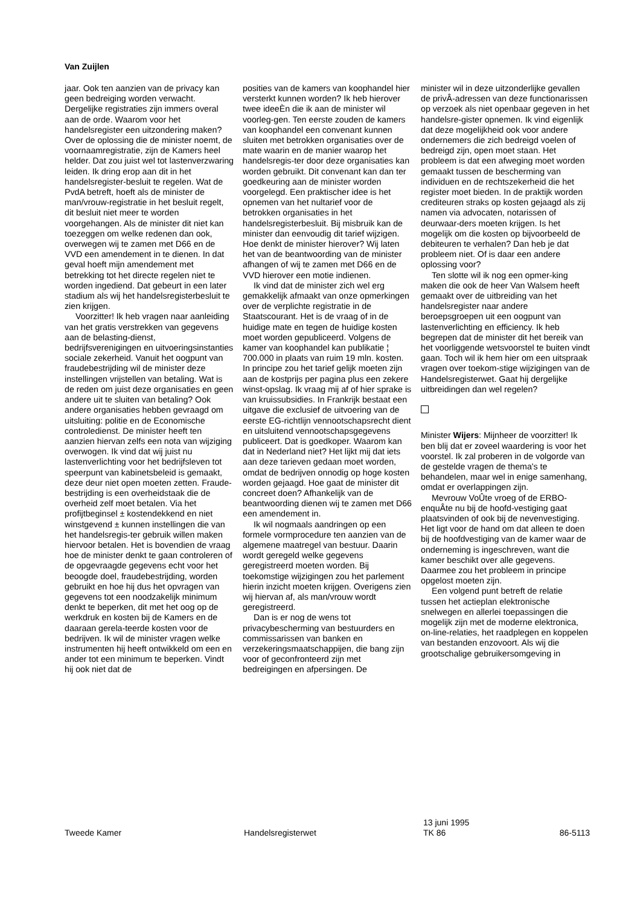Van Zuijlen
jaar. Ook ten aanzien van de privacy kan geen bedreiging worden verwacht. Dergelijke registraties zijn immers overal aan de orde. Waarom voor het handelsregister een uitzondering maken? Over de oplossing die de minister noemt, de voornaamregistratie, zijn de Kamers heel helder. Dat zou juist wel tot lastenverzwaring leiden. Ik dring erop aan dit in het handelsregister-besluit te regelen. Wat de PvdA betreft, hoeft als de minister de man/vrouw-registratie in het besluit regelt, dit besluit niet meer te worden voorgehangen. Als de minister dit niet kan toezeggen om welke redenen dan ook, overwegen wij te zamen met D66 en de VVD een amendement in te dienen. In dat geval hoeft mijn amendement met betrekking tot het directe regelen niet te worden ingediend. Dat gebeurt in een later stadium als wij het handelsregisterbesluit te zien krijgen.
Voorzitter! Ik heb vragen naar aanleiding van het gratis verstrekken van gegevens aan de belasting-dienst, bedrijfsverenigingen en uitvoeringsinstanties sociale zekerheid. Vanuit het oogpunt van fraudebestrijding wil de minister deze instellingen vrijstellen van betaling. Wat is de reden om juist deze organisaties en geen andere uit te sluiten van betaling? Ook andere organisaties hebben gevraagd om uitsluiting: politie en de Economische controledienst. De minister heeft ten aanzien hiervan zelfs een nota van wijziging overwogen. Ik vind dat wij juist nu lastenverlichting voor het bedrijfsleven tot speerpunt van kabinetsbeleid is gemaakt, deze deur niet open moeten zetten. Fraude-bestrijding is een overheidstaak die de overheid zelf moet betalen. Via het profijtbeginsel ± kostendekkend en niet winstgevend ± kunnen instellingen die van het handelsregis-ter gebruik willen maken hiervoor betalen. Het is bovendien de vraag hoe de minister denkt te gaan controleren of de opgevraagde gegevens echt voor het beoogde doel, fraudebestrijding, worden gebruikt en hoe hij dus het opvragen van gegevens tot een noodzakelijk minimum denkt te beperken, dit met het oog op de werkdruk en kosten bij de Kamers en de daaraan gerela-teerde kosten voor de bedrijven. Ik wil de minister vragen welke instrumenten hij heeft ontwikkeld om een en ander tot een minimum te beperken. Vindt hij ook niet dat de
posities van de kamers van koophandel hier versterkt kunnen worden? Ik heb hierover twee ideeÈn die ik aan de minister wil voorleg-gen. Ten eerste zouden de kamers van koophandel een convenant kunnen sluiten met betrokken organisaties over de mate waarin en de manier waarop het handelsregis-ter door deze organisaties kan worden gebruikt. Dit convenant kan dan ter goedkeuring aan de minister worden voorgelegd. Een praktischer idee is het opnemen van het nultarief voor de betrokken organisaties in het handelsregisterbesluit. Bij misbruik kan de minister dan eenvoudig dit tarief wijzigen. Hoe denkt de minister hierover? Wij laten het van de beantwoording van de minister afhangen of wij te zamen met D66 en de VVD hierover een motie indienen.
Ik vind dat de minister zich wel erg gemakkelijk afmaakt van onze opmerkingen over de verplichte registratie in de Staatscourant. Het is de vraag of in de huidige mate en tegen de huidige kosten moet worden gepubliceerd. Volgens de kamer van koophandel kan publikatie ¦ 700.000 in plaats van ruim 19 mln. kosten. In principe zou het tarief gelijk moeten zijn aan de kostprijs per pagina plus een zekere winst-opslag. Ik vraag mij af of hier sprake is van kruissubsidies. In Frankrijk bestaat een uitgave die exclusief de uitvoering van de eerste EG-richtlijn vennootschapsrecht dient en uitsluitend vennootschapsgegevens publiceert. Dat is goedkoper. Waarom kan dat in Nederland niet? Het lijkt mij dat iets aan deze tarieven gedaan moet worden, omdat de bedrijven onnodig op hoge kosten worden gejaagd. Hoe gaat de minister dit concreet doen? Afhankelijk van de beantwoording dienen wij te zamen met D66 een amendement in.
Ik wil nogmaals aandringen op een formele vormprocedure ten aanzien van de algemene maatregel van bestuur. Daarin wordt geregeld welke gegevens geregistreerd moeten worden. Bij toekomstige wijzigingen zou het parlement hierin inzicht moeten krijgen. Overigens zien wij hiervan af, als man/vrouw wordt geregistreerd.
Dan is er nog de wens tot privacybescherming van bestuurders en commissarissen van banken en verzekeringsmaatschappijen, die bang zijn voor of geconfronteerd zijn met bedreigingen en afpersingen. De
minister wil in deze uitzonderlijke gevallen de privÂ-adressen van deze functionarissen op verzoek als niet openbaar gegeven in het handelsre-gister opnemen. Ik vind eigenlijk dat deze mogelijkheid ook voor andere ondernemers die zich bedreigd voelen of bedreigd zijn, open moet staan. Het probleem is dat een afweging moet worden gemaakt tussen de bescherming van individuen en de rechtszekerheid die het register moet bieden. In de praktijk worden crediteuren straks op kosten gejaagd als zij namen via advocaten, notarissen of deurwaar-ders moeten krijgen. Is het mogelijk om die kosten op bijvoorbeeld de debiteuren te verhalen? Dan heb je dat probleem niet. Of is daar een andere oplossing voor?
Ten slotte wil ik nog een opmer-king maken die ook de heer Van Walsem heeft gemaakt over de uitbreiding van het handelsregister naar andere beroepsgroepen uit een oogpunt van lastenverlichting en efficiency. Ik heb begrepen dat de minister dit het bereik van het voorliggende wetsvoorstel te buiten vindt gaan. Toch wil ik hem hier om een uitspraak vragen over toekom-stige wijzigingen van de Handelsregisterwet. Gaat hij dergelijke uitbreidingen dan wel regelen?
Minister Wijers: Mijnheer de voorzitter! Ik ben blij dat er zoveel waardering is voor het voorstel. Ik zal proberen in de volgorde van de gestelde vragen de thema's te behandelen, maar wel in enige samenhang, omdat er overlappingen zijn.
Mevrouw VoÛte vroeg of de ERBO-enquÂte nu bij de hoofd-vestiging gaat plaatsvinden of ook bij de nevenvestiging. Het ligt voor de hand om dat alleen te doen bij de hoofdvestiging van de kamer waar de onderneming is ingeschreven, want die kamer beschikt over alle gegevens. Daarmee zou het probleem in principe opgelost moeten zijn.
Een volgend punt betreft de relatie tussen het actieplan elektronische snelwegen en allerlei toepassingen die mogelijk zijn met de moderne elektronica, on-line-relaties, het raadplegen en koppelen van bestanden enzovoort. Als wij die grootschalige gebruikersomgeving in
Tweede Kamer
Handelsregisterwet
13 juni 1995
TK 86
86-5113